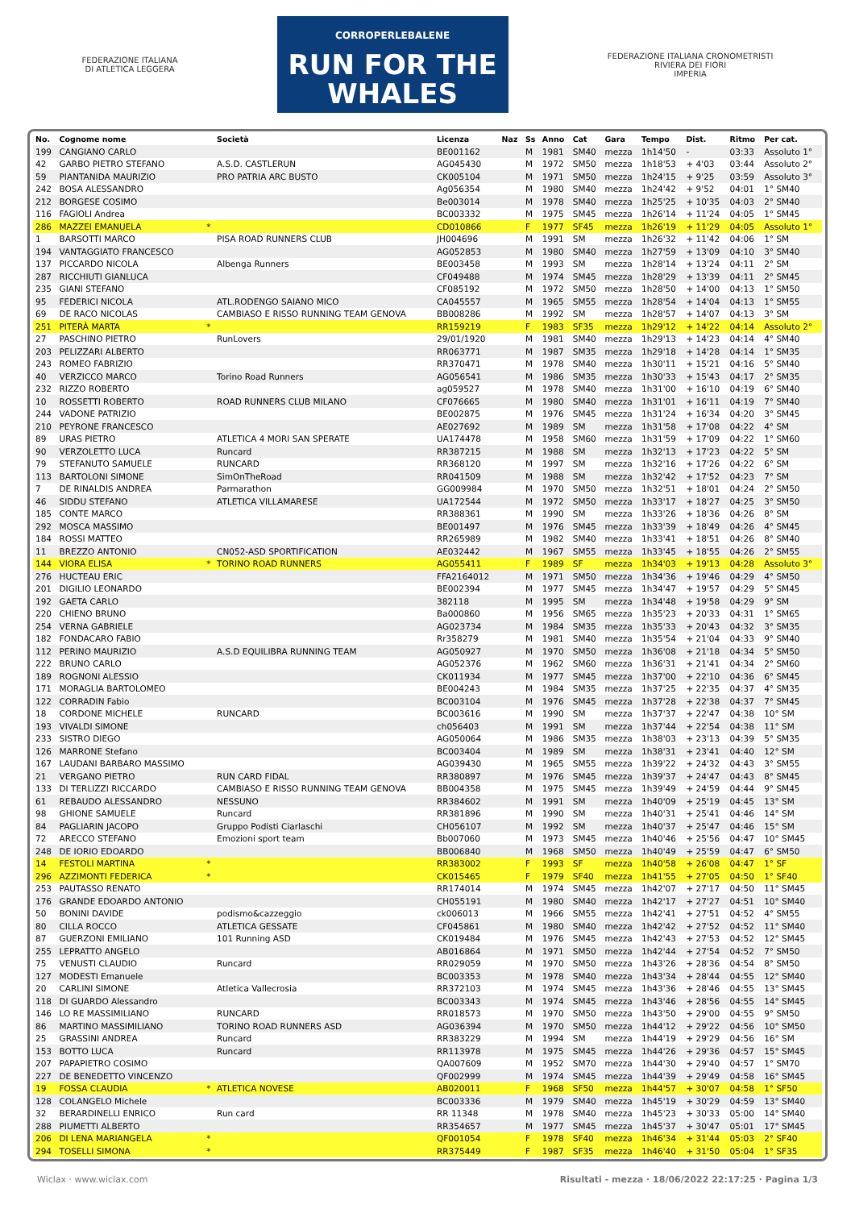FEDERAZIONE ITALIANA
DI ATLETICA LEGGERA
CORROPERLEBALENE
RUN FOR THE
WHALES
FEDERAZIONE ITALIANA CRONOMETRISTI
RIVIERA DEI FIORI
IMPERIA
| No. | Cognome nome | | Società | Licenza | Naz | Ss | Anno | Cat | Gara | Tempo | Dist. | Ritmo | Per cat. |
| --- | --- | --- | --- | --- | --- | --- | --- | --- | --- | --- | --- | --- | --- |
| 199 | CANGIANO CARLO | | | BE001162 | | M | 1981 | SM40 | mezza | 1h14'50 | - | 03:33 | Assoluto 1° |
| 42 | GARBO PIETRO STEFANO | | A.S.D. CASTLERUN | AG045430 | | M | 1972 | SM50 | mezza | 1h18'53 | + 4'03 | 03:44 | Assoluto 2° |
| 59 | PIANTANIDA MAURIZIO | | PRO PATRIA ARC BUSTO | CK005104 | | M | 1971 | SM50 | mezza | 1h24'15 | + 9'25 | 03:59 | Assoluto 3° |
| 242 | BOSA ALESSANDRO | | | Ag056354 | | M | 1980 | SM40 | mezza | 1h24'42 | + 9'52 | 04:01 | 1° SM40 |
| 212 | BORGESE COSIMO | | | Be003014 | | M | 1978 | SM40 | mezza | 1h25'25 | + 10'35 | 04:03 | 2° SM40 |
| 116 | FAGIOLI Andrea | | | BC003332 | | M | 1975 | SM45 | mezza | 1h26'14 | + 11'24 | 04:05 | 1° SM45 |
| 286 | MAZZEI EMANUELA | * | | CD010866 | | F | 1977 | SF45 | mezza | 1h26'19 | + 11'29 | 04:05 | Assoluto 1° |
| 1 | BARSOTTI MARCO | | PISA ROAD RUNNERS CLUB | JH004696 | | M | 1991 | SM | mezza | 1h26'32 | + 11'42 | 04:06 | 1° SM |
| 194 | VANTAGGIATO FRANCESCO | | | AG052853 | | M | 1980 | SM40 | mezza | 1h27'59 | + 13'09 | 04:10 | 3° SM40 |
| 137 | PICCARDO NICOLA | | Albenga Runners | BE003458 | | M | 1993 | SM | mezza | 1h28'14 | + 13'24 | 04:11 | 2° SM |
| 287 | RICCHIUTI GIANLUCA | | | CF049488 | | M | 1974 | SM45 | mezza | 1h28'29 | + 13'39 | 04:11 | 2° SM45 |
| 235 | GIANI STEFANO | | | CF085192 | | M | 1972 | SM50 | mezza | 1h28'50 | + 14'00 | 04:13 | 1° SM50 |
| 95 | FEDERICI NICOLA | | ATL.RODENGO SAIANO MICO | CA045557 | | M | 1965 | SM55 | mezza | 1h28'54 | + 14'04 | 04:13 | 1° SM55 |
| 69 | DE RACO NICOLAS | | CAMBIASO E RISSO RUNNING TEAM GENOVA | BB008286 | | M | 1992 | SM | mezza | 1h28'57 | + 14'07 | 04:13 | 3° SM |
| 251 | PITERÀ MARTA | * | | RR159219 | | F | 1983 | SF35 | mezza | 1h29'12 | + 14'22 | 04:14 | Assoluto 2° |
| 27 | PASCHINO PIETRO | | RunLovers | 29/01/1920 | | M | 1981 | SM40 | mezza | 1h29'13 | + 14'23 | 04:14 | 4° SM40 |
| 203 | PELIZZARI ALBERTO | | | RR063771 | | M | 1987 | SM35 | mezza | 1h29'18 | + 14'28 | 04:14 | 1° SM35 |
| 243 | ROMEO FABRIZIO | | | RR370471 | | M | 1978 | SM40 | mezza | 1h30'11 | + 15'21 | 04:16 | 5° SM40 |
| 40 | VERZICCO MARCO | | Torino Road Runners | AG056541 | | M | 1986 | SM35 | mezza | 1h30'33 | + 15'43 | 04:17 | 2° SM35 |
| 232 | RIZZO ROBERTO | | | ag059527 | | M | 1978 | SM40 | mezza | 1h31'00 | + 16'10 | 04:19 | 6° SM40 |
| 10 | ROSSETTI ROBERTO | | ROAD RUNNERS CLUB MILANO | CF076665 | | M | 1980 | SM40 | mezza | 1h31'01 | + 16'11 | 04:19 | 7° SM40 |
| 244 | VADONE PATRIZIO | | | BE002875 | | M | 1976 | SM45 | mezza | 1h31'24 | + 16'34 | 04:20 | 3° SM45 |
| 210 | PEYRONE FRANCESCO | | | AE027692 | | M | 1989 | SM | mezza | 1h31'58 | + 17'08 | 04:22 | 4° SM |
| 89 | URAS PIETRO | | ATLETICA 4 MORI SAN SPERATE | UA174478 | | M | 1958 | SM60 | mezza | 1h31'59 | + 17'09 | 04:22 | 1° SM60 |
| 90 | VERZOLETTO LUCA | | Runcard | RR387215 | | M | 1988 | SM | mezza | 1h32'13 | + 17'23 | 04:22 | 5° SM |
| 79 | STEFANUTO SAMUELE | | RUNCARD | RR368120 | | M | 1997 | SM | mezza | 1h32'16 | + 17'26 | 04:22 | 6° SM |
| 113 | BARTOLONI SIMONE | | SimOnTheRoad | RR041509 | | M | 1988 | SM | mezza | 1h32'42 | + 17'52 | 04:23 | 7° SM |
| 7 | DE RINALDIS ANDREA | | Parmarathon | GG009984 | | M | 1970 | SM50 | mezza | 1h32'51 | + 18'01 | 04:24 | 2° SM50 |
| 46 | SIDDU STEFANO | | ATLETICA VILLAMARESE | UA172544 | | M | 1972 | SM50 | mezza | 1h33'17 | + 18'27 | 04:25 | 3° SM50 |
| 185 | CONTE MARCO | | | RR388361 | | M | 1990 | SM | mezza | 1h33'26 | + 18'36 | 04:26 | 8° SM |
| 292 | MOSCA MASSIMO | | | BE001497 | | M | 1976 | SM45 | mezza | 1h33'39 | + 18'49 | 04:26 | 4° SM45 |
| 184 | ROSSI MATTEO | | | RR265989 | | M | 1982 | SM40 | mezza | 1h33'41 | + 18'51 | 04:26 | 8° SM40 |
| 11 | BREZZO ANTONIO | | CN052-ASD SPORTIFICATION | AE032442 | | M | 1967 | SM55 | mezza | 1h33'45 | + 18'55 | 04:26 | 2° SM55 |
| 144 | VIORA ELISA | * | TORINO ROAD RUNNERS | AG055411 | | F | 1989 | SF | mezza | 1h34'03 | + 19'13 | 04:28 | Assoluto 3° |
| 276 | HUCTEAU ERIC | | | FFA2164012 | | M | 1971 | SM50 | mezza | 1h34'36 | + 19'46 | 04:29 | 4° SM50 |
| 201 | DIGILIO LEONARDO | | | BE002394 | | M | 1977 | SM45 | mezza | 1h34'47 | + 19'57 | 04:29 | 5° SM45 |
| 192 | GAETA CARLO | | | 382118 | | M | 1995 | SM | mezza | 1h34'48 | + 19'58 | 04:29 | 9° SM |
| 220 | CHIENO BRUNO | | | Ba000860 | | M | 1956 | SM65 | mezza | 1h35'23 | + 20'33 | 04:31 | 1° SM65 |
| 254 | VERNA GABRIELE | | | AG023734 | | M | 1984 | SM35 | mezza | 1h35'33 | + 20'43 | 04:32 | 3° SM35 |
| 182 | FONDACARO FABIO | | | Rr358279 | | M | 1981 | SM40 | mezza | 1h35'54 | + 21'04 | 04:33 | 9° SM40 |
| 112 | PERINO MAURIZIO | | A.S.D EQUILIBRA RUNNING TEAM | AG050927 | | M | 1970 | SM50 | mezza | 1h36'08 | + 21'18 | 04:34 | 5° SM50 |
| 222 | BRUNO CARLO | | | AG052376 | | M | 1962 | SM60 | mezza | 1h36'31 | + 21'41 | 04:34 | 2° SM60 |
| 189 | ROGNONI ALESSIO | | | CK011934 | | M | 1977 | SM45 | mezza | 1h37'00 | + 22'10 | 04:36 | 6° SM45 |
| 171 | MORAGLIA BARTOLOMEO | | | BE004243 | | M | 1984 | SM35 | mezza | 1h37'25 | + 22'35 | 04:37 | 4° SM35 |
| 122 | CORRADIN Fabio | | | BC003104 | | M | 1976 | SM45 | mezza | 1h37'28 | + 22'38 | 04:37 | 7° SM45 |
| 18 | CORDONE MICHELE | | RUNCARD | BC003616 | | M | 1990 | SM | mezza | 1h37'37 | + 22'47 | 04:38 | 10° SM |
| 193 | VIVALDI SIMONE | | | ch056403 | | M | 1991 | SM | mezza | 1h37'44 | + 22'54 | 04:38 | 11° SM |
| 233 | SISTRO DIEGO | | | AG050064 | | M | 1986 | SM35 | mezza | 1h38'03 | + 23'13 | 04:39 | 5° SM35 |
| 126 | MARRONE Stefano | | | BC003404 | | M | 1989 | SM | mezza | 1h38'31 | + 23'41 | 04:40 | 12° SM |
| 167 | LAUDANI BARBARO MASSIMO | | | AG039430 | | M | 1965 | SM55 | mezza | 1h39'22 | + 24'32 | 04:43 | 3° SM55 |
| 21 | VERGANO PIETRO | | RUN CARD FIDAL | RR380897 | | M | 1976 | SM45 | mezza | 1h39'37 | + 24'47 | 04:43 | 8° SM45 |
| 133 | DI TERLIZZI RICCARDO | | CAMBIASO E RISSO RUNNING TEAM GENOVA | BB004358 | | M | 1975 | SM45 | mezza | 1h39'49 | + 24'59 | 04:44 | 9° SM45 |
| 61 | REBAUDO ALESSANDRO | | NESSUNO | RR384602 | | M | 1991 | SM | mezza | 1h40'09 | + 25'19 | 04:45 | 13° SM |
| 98 | GHIONE SAMUELE | | Runcard | RR381896 | | M | 1990 | SM | mezza | 1h40'31 | + 25'41 | 04:46 | 14° SM |
| 84 | PAGLIARIN JACOPO | | Gruppo Podisti Ciarlaschi | CH056107 | | M | 1992 | SM | mezza | 1h40'37 | + 25'47 | 04:46 | 15° SM |
| 72 | ARECCO STEFANO | | Emozioni sport team | Bb007060 | | M | 1973 | SM45 | mezza | 1h40'46 | + 25'56 | 04:47 | 10° SM45 |
| 248 | DE IORIO EDOARDO | | | BB006840 | | M | 1968 | SM50 | mezza | 1h40'49 | + 25'59 | 04:47 | 6° SM50 |
| 14 | FESTOLI MARTINA | * | | RR383002 | | F | 1993 | SF | mezza | 1h40'58 | + 26'08 | 04:47 | 1° SF |
| 296 | AZZIMONTI FEDERICA | * | | CK015465 | | F | 1979 | SF40 | mezza | 1h41'55 | + 27'05 | 04:50 | 1° SF40 |
| 253 | PAUTASSO RENATO | | | RR174014 | | M | 1974 | SM45 | mezza | 1h42'07 | + 27'17 | 04:50 | 11° SM45 |
| 176 | GRANDE EDOARDO ANTONIO | | | CH055191 | | M | 1980 | SM40 | mezza | 1h42'17 | + 27'27 | 04:51 | 10° SM40 |
| 50 | BONINI DAVIDE | | podismo&cazzeggio | ck006013 | | M | 1966 | SM55 | mezza | 1h42'41 | + 27'51 | 04:52 | 4° SM55 |
| 80 | CILLA ROCCO | | ATLETICA GESSATE | CF045861 | | M | 1980 | SM40 | mezza | 1h42'42 | + 27'52 | 04:52 | 11° SM40 |
| 87 | GUERZONI EMILIANO | | 101 Running ASD | CK019484 | | M | 1976 | SM45 | mezza | 1h42'43 | + 27'53 | 04:52 | 12° SM45 |
| 255 | LEPRATTO ANGELO | | | AB016864 | | M | 1971 | SM50 | mezza | 1h42'44 | + 27'54 | 04:52 | 7° SM50 |
| 75 | VENUSTI CLAUDIO | | Runcard | RR029059 | | M | 1970 | SM50 | mezza | 1h43'26 | + 28'36 | 04:54 | 8° SM50 |
| 127 | MODESTI Emanuele | | | BC003353 | | M | 1978 | SM40 | mezza | 1h43'34 | + 28'44 | 04:55 | 12° SM40 |
| 20 | CARLINI SIMONE | | Atletica Vallecrosia | RR372103 | | M | 1974 | SM45 | mezza | 1h43'36 | + 28'46 | 04:55 | 13° SM45 |
| 118 | DI GUARDO Alessandro | | | BC003343 | | M | 1974 | SM45 | mezza | 1h43'46 | + 28'56 | 04:55 | 14° SM45 |
| 146 | LO RE MASSIMILIANO | | RUNCARD | RR018573 | | M | 1970 | SM50 | mezza | 1h43'50 | + 29'00 | 04:55 | 9° SM50 |
| 86 | MARTINO MASSIMILIANO | | TORINO ROAD RUNNERS ASD | AG036394 | | M | 1970 | SM50 | mezza | 1h44'12 | + 29'22 | 04:56 | 10° SM50 |
| 25 | GRASSINI ANDREA | | Runcard | RR383229 | | M | 1994 | SM | mezza | 1h44'19 | + 29'29 | 04:56 | 16° SM |
| 153 | BOTTO LUCA | | Runcard | RR113978 | | M | 1975 | SM45 | mezza | 1h44'26 | + 29'36 | 04:57 | 15° SM45 |
| 207 | PAPAPIETRO COSIMO | | | QA007609 | | M | 1952 | SM70 | mezza | 1h44'30 | + 29'40 | 04:57 | 1° SM70 |
| 227 | DE BENEDETTO VINCENZO | | | QF002999 | | M | 1974 | SM45 | mezza | 1h44'39 | + 29'49 | 04:58 | 16° SM45 |
| 19 | FOSSA CLAUDIA | * | ATLETICA NOVESE | AB020011 | | F | 1968 | SF50 | mezza | 1h44'57 | + 30'07 | 04:58 | 1° SF50 |
| 128 | COLANGELO Michele | | | BC003336 | | M | 1979 | SM40 | mezza | 1h45'19 | + 30'29 | 04:59 | 13° SM40 |
| 32 | BERARDINELLI ENRICO | | Run card | RR 11348 | | M | 1978 | SM40 | mezza | 1h45'23 | + 30'33 | 05:00 | 14° SM40 |
| 288 | PIUMETTI ALBERTO | | | RR354657 | | M | 1977 | SM45 | mezza | 1h45'37 | + 30'47 | 05:01 | 17° SM45 |
| 206 | DI LENA MARIANGELA | * | | QF001054 | | F | 1978 | SF40 | mezza | 1h46'34 | + 31'44 | 05:03 | 2° SF40 |
| 294 | TOSELLI SIMONA | * | | RR375449 | | F | 1987 | SF35 | mezza | 1h46'40 | + 31'50 | 05:04 | 1° SF35 |
Wiclax · www.wiclax.com Risultati - mezza · 18/06/2022 22:17:25 · Pagina 1/3